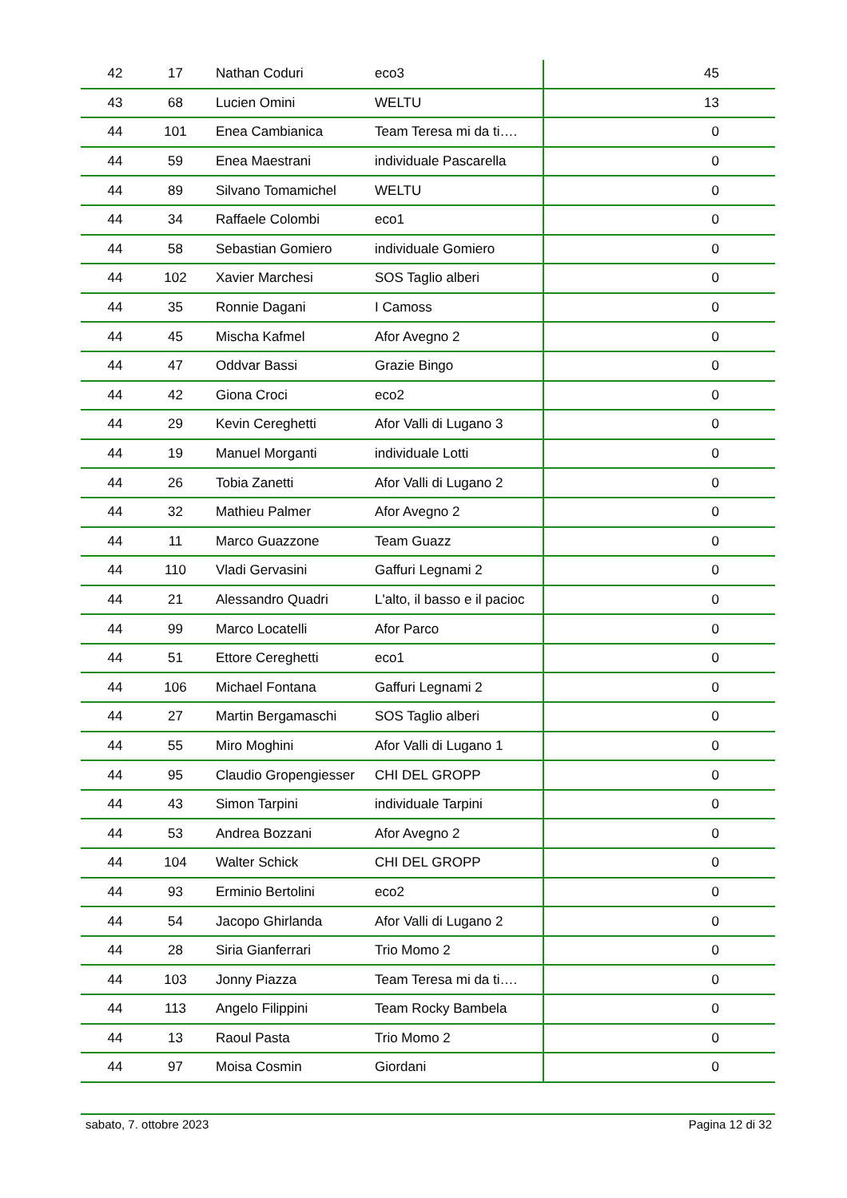| 42 | 17 | Nathan Coduri | eco3 | 45 |
| 43 | 68 | Lucien Omini | WELTU | 13 |
| 44 | 101 | Enea Cambianica | Team Teresa mi da ti…. | 0 |
| 44 | 59 | Enea Maestrani | individuale Pascarella | 0 |
| 44 | 89 | Silvano Tomamichel | WELTU | 0 |
| 44 | 34 | Raffaele Colombi | eco1 | 0 |
| 44 | 58 | Sebastian Gomiero | individuale Gomiero | 0 |
| 44 | 102 | Xavier Marchesi | SOS Taglio alberi | 0 |
| 44 | 35 | Ronnie Dagani | I Camoss | 0 |
| 44 | 45 | Mischa Kafmel | Afor Avegno 2 | 0 |
| 44 | 47 | Oddvar Bassi | Grazie Bingo | 0 |
| 44 | 42 | Giona Croci | eco2 | 0 |
| 44 | 29 | Kevin Cereghetti | Afor Valli di Lugano 3 | 0 |
| 44 | 19 | Manuel Morganti | individuale Lotti | 0 |
| 44 | 26 | Tobia Zanetti | Afor Valli di Lugano 2 | 0 |
| 44 | 32 | Mathieu Palmer | Afor Avegno 2 | 0 |
| 44 | 11 | Marco Guazzone | Team Guazz | 0 |
| 44 | 110 | Vladi Gervasini | Gaffuri Legnami 2 | 0 |
| 44 | 21 | Alessandro Quadri | L'alto, il basso e il pacioc | 0 |
| 44 | 99 | Marco Locatelli | Afor Parco | 0 |
| 44 | 51 | Ettore Cereghetti | eco1 | 0 |
| 44 | 106 | Michael Fontana | Gaffuri Legnami 2 | 0 |
| 44 | 27 | Martin Bergamaschi | SOS Taglio alberi | 0 |
| 44 | 55 | Miro Moghini | Afor Valli di Lugano 1 | 0 |
| 44 | 95 | Claudio Gropengiesser | CHI DEL GROPP | 0 |
| 44 | 43 | Simon Tarpini | individuale Tarpini | 0 |
| 44 | 53 | Andrea Bozzani | Afor Avegno 2 | 0 |
| 44 | 104 | Walter Schick | CHI DEL GROPP | 0 |
| 44 | 93 | Erminio Bertolini | eco2 | 0 |
| 44 | 54 | Jacopo Ghirlanda | Afor Valli di Lugano 2 | 0 |
| 44 | 28 | Siria Gianferrari | Trio Momo 2 | 0 |
| 44 | 103 | Jonny Piazza | Team Teresa mi da ti…. | 0 |
| 44 | 113 | Angelo Filippini | Team Rocky Bambela | 0 |
| 44 | 13 | Raoul Pasta | Trio Momo 2 | 0 |
| 44 | 97 | Moisa Cosmin | Giordani | 0 |
sabato, 7. ottobre 2023 Pagina 12 di 32